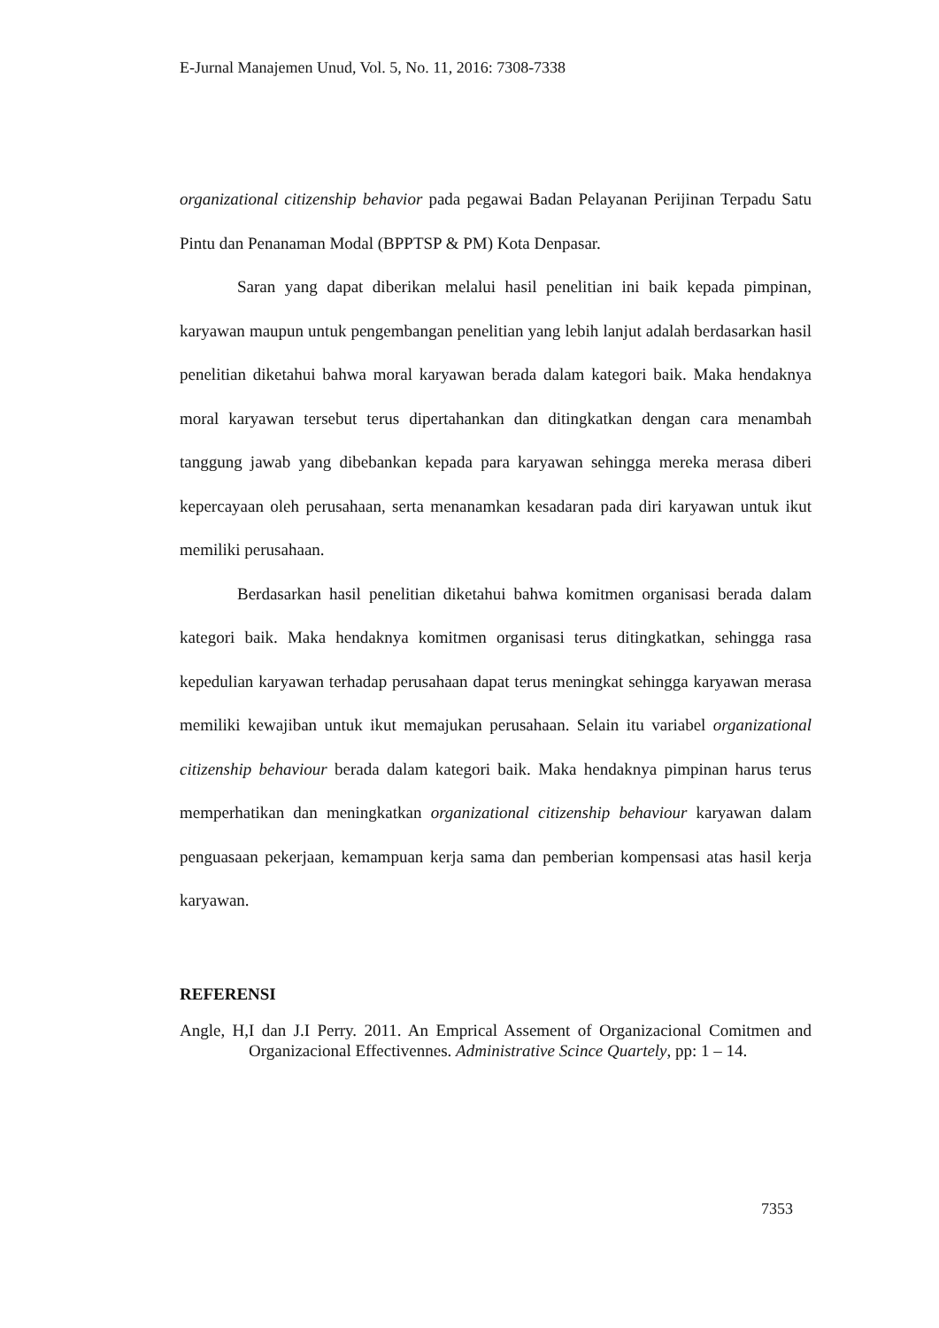E-Jurnal Manajemen Unud, Vol. 5, No. 11, 2016: 7308-7338
organizational citizenship behavior pada pegawai Badan Pelayanan Perijinan Terpadu Satu Pintu dan Penanaman Modal (BPPTSP & PM) Kota Denpasar.
Saran yang dapat diberikan melalui hasil penelitian ini baik kepada pimpinan, karyawan maupun untuk pengembangan penelitian yang lebih lanjut adalah berdasarkan hasil penelitian diketahui bahwa moral karyawan berada dalam kategori baik. Maka hendaknya moral karyawan tersebut terus dipertahankan dan ditingkatkan dengan cara menambah tanggung jawab yang dibebankan kepada para karyawan sehingga mereka merasa diberi kepercayaan oleh perusahaan, serta menanamkan kesadaran pada diri karyawan untuk ikut memiliki perusahaan.
Berdasarkan hasil penelitian diketahui bahwa komitmen organisasi berada dalam kategori baik. Maka hendaknya komitmen organisasi terus ditingkatkan, sehingga rasa kepedulian karyawan terhadap perusahaan dapat terus meningkat sehingga karyawan merasa memiliki kewajiban untuk ikut memajukan perusahaan. Selain itu variabel organizational citizenship behaviour berada dalam kategori baik. Maka hendaknya pimpinan harus terus memperhatikan dan meningkatkan organizational citizenship behaviour karyawan dalam penguasaan pekerjaan, kemampuan kerja sama dan pemberian kompensasi atas hasil kerja karyawan.
REFERENSI
Angle, H,I dan J.I Perry. 2011. An Emprical Assement of Organizacional Comitmen and Organizacional Effectivennes. Administrative Scince Quartely, pp: 1 – 14.
7353